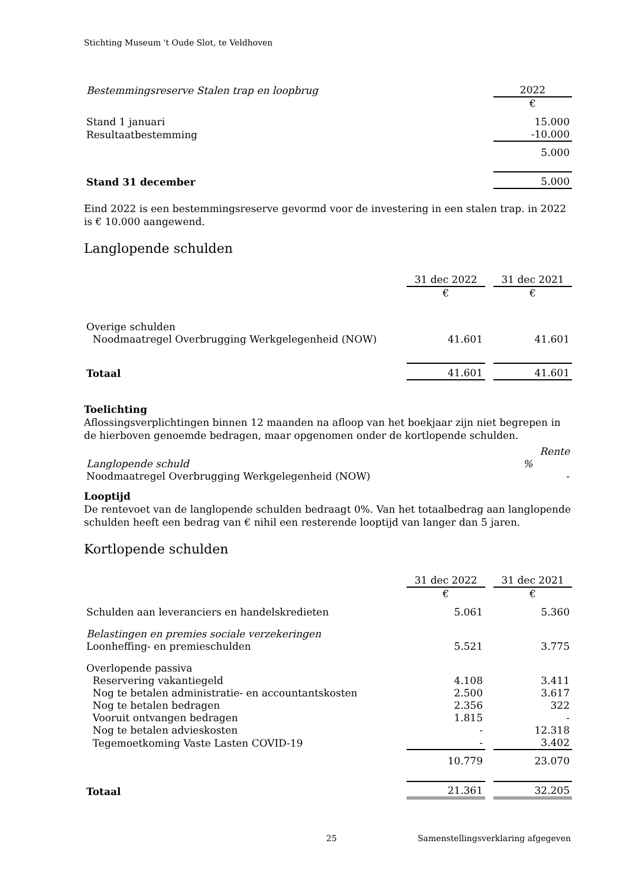Stichting Museum 't Oude Slot, te Veldhoven
| Bestemmingsreserve Stalen trap en loopbrug | 2022 |
| | € |
| Stand 1 januari | 15.000 |
| Resultaatbestemming | -10.000 |
| | 5.000 |
| Stand 31 december | 5.000 |
Eind 2022 is een bestemmingsreserve gevormd voor de investering in een stalen trap. in 2022 is € 10.000 aangewend.
Langlopende schulden
| | 31 dec 2022 | | 31 dec 2021 |
| | € | | € |
| Overige schulden | | | |
| Noodmaatregel Overbrugging Werkgelegenheid (NOW) | 41.601 | | 41.601 |
| Totaal | 41.601 | | 41.601 |
Toelichting
Aflossingsverplichtingen binnen 12 maanden na afloop van het boekjaar zijn niet begrepen in de hierboven genoemde bedragen, maar opgenomen onder de kortlopende schulden.
| | Rente |
| Langlopende schuld | % |
| Noodmaatregel Overbrugging Werkgelegenheid (NOW) | - |
Looptijd
De rentevoet van de langlopende schulden bedraagt 0%. Van het totaalbedrag aan langlopende schulden heeft een bedrag van € nihil een resterende looptijd van langer dan 5 jaren.
Kortlopende schulden
| | 31 dec 2022 | | 31 dec 2021 |
| | € | | € |
| Schulden aan leveranciers en handelskredieten | 5.061 | | 5.360 |
| Belastingen en premies sociale verzekeringen | | | |
| Loonheffing- en premieschulden | 5.521 | | 3.775 |
| Overlopende passiva | | | |
| Reservering vakantiegeld | 4.108 | | 3.411 |
| Nog te betalen administratie- en accountantskosten | 2.500 | | 3.617 |
| Nog te betalen bedragen | 2.356 | | 322 |
| Vooruit ontvangen bedragen | 1.815 | | - |
| Nog te betalen advieskosten | - | | 12.318 |
| Tegemoetkoming Vaste Lasten COVID-19 | - | | 3.402 |
| | 10.779 | | 23.070 |
| Totaal | 21.361 | | 32.205 |
25 Samenstellingsverklaring afgegeven